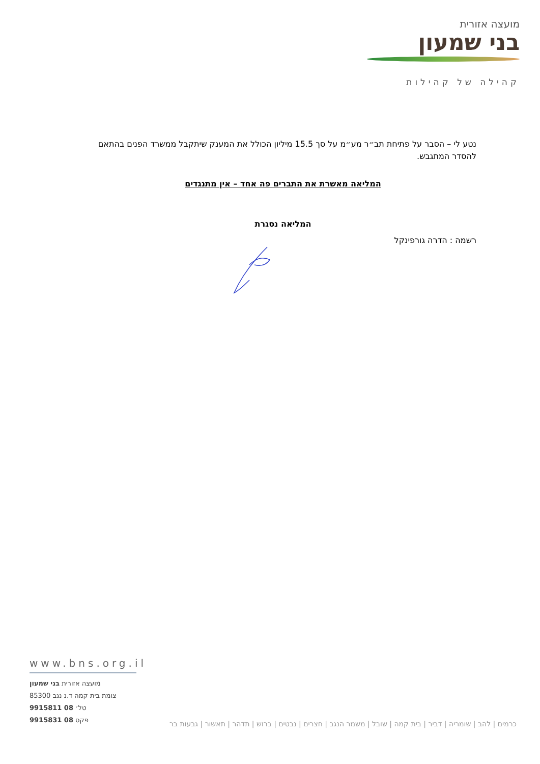מועצה אזורית
בני שמעון
קהילה של קהילות
נטע לי – הסבר על פתיחת תב״ר מע״מ על סך 15.5 מיליון הכולל את המענק שיתקבל ממשרד הפנים בהתאם להסדר המתגבש.
המליאה מאשרת את התברים פה אחד – אין מתנגדים
המליאה נסגרת
רשמה : הדרה גורפינקל
www.bns.org.il
מועצה אזורית בני שמעון
צומת בית קמה ד.נ נגב 85300
טל׳ 08 9915811
פקס 08 9915831
כרמים | להב | שומריה | דביר | בית קמה | שובל | משמר הנגב | חצרים | נבטים | ברוש | תדהר | תאשור | גבעות בר